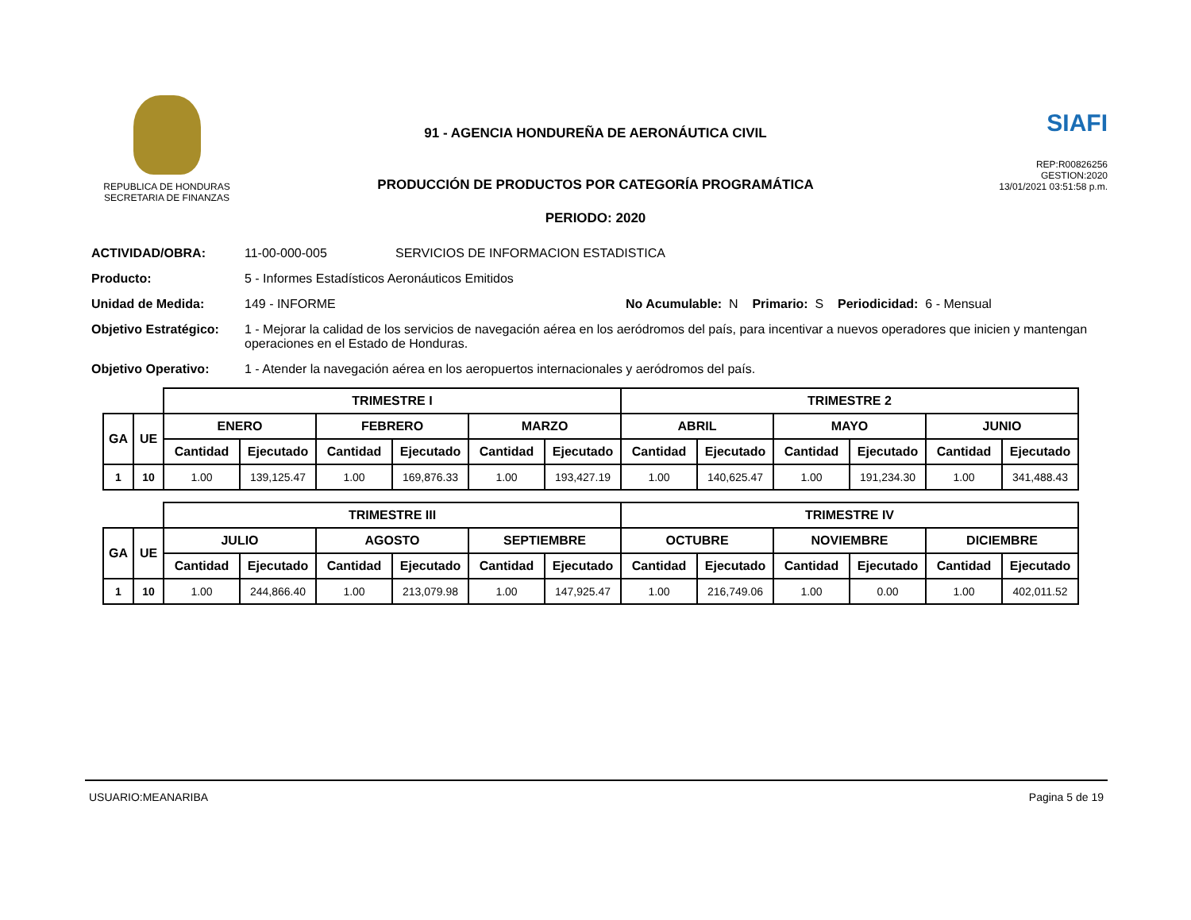REPUBLICA DE HONDURAS
SECRETARIA DE FINANZAS
91 - AGENCIA HONDUREÑA DE AERONÁUTICA CIVIL
PRODUCCIÓN DE PRODUCTOS POR CATEGORÍA PROGRAMÁTICA
PERIODO: 2020
SIAFI
REP:R00826256
GESTION:2020
13/01/2021 03:51:58 p.m.
ACTIVIDAD/OBRA: 11-00-000-005 SERVICIOS DE INFORMACION ESTADISTICA
Producto: 5 - Informes Estadísticos Aeronáuticos Emitidos
Unidad de Medida: 149 - INFORME No Acumulable: N Primario: S Periodicidad: 6 - Mensual
Objetivo Estratégico: 1 - Mejorar la calidad de los servicios de navegación aérea en los aeródromos del país, para incentivar a nuevos operadores que inicien y mantengan operaciones en el Estado de Honduras.
Objetivo Operativo: 1 - Atender la navegación aérea en los aeropuertos internacionales y aeródromos del país.
| | | TRIMESTRE I | | | | | | TRIMESTRE 2 | | | | | |
| --- | --- | --- | --- | --- | --- | --- | --- | --- | --- | --- | --- | --- | --- |
| GA | UE | ENERO | | FEBRERO | | MARZO | | ABRIL | | MAYO | | JUNIO | |
| | | Cantidad | Ejecutado | Cantidad | Ejecutado | Cantidad | Ejecutado | Cantidad | Ejecutado | Cantidad | Ejecutado | Cantidad | Ejecutado |
| 1 | 10 | 1.00 | 139,125.47 | 1.00 | 169,876.33 | 1.00 | 193,427.19 | 1.00 | 140,625.47 | 1.00 | 191,234.30 | 1.00 | 341,488.43 |
| | | TRIMESTRE III | | | | | | TRIMESTRE IV | | | | | |
| --- | --- | --- | --- | --- | --- | --- | --- | --- | --- | --- | --- | --- | --- |
| GA | UE | JULIO | | AGOSTO | | SEPTIEMBRE | | OCTUBRE | | NOVIEMBRE | | DICIEMBRE | |
| | | Cantidad | Ejecutado | Cantidad | Ejecutado | Cantidad | Ejecutado | Cantidad | Ejecutado | Cantidad | Ejecutado | Cantidad | Ejecutado |
| 1 | 10 | 1.00 | 244,866.40 | 1.00 | 213,079.98 | 1.00 | 147,925.47 | 1.00 | 216,749.06 | 1.00 | 0.00 | 1.00 | 402,011.52 |
USUARIO:MEANARIBA Pagina 5 de 19